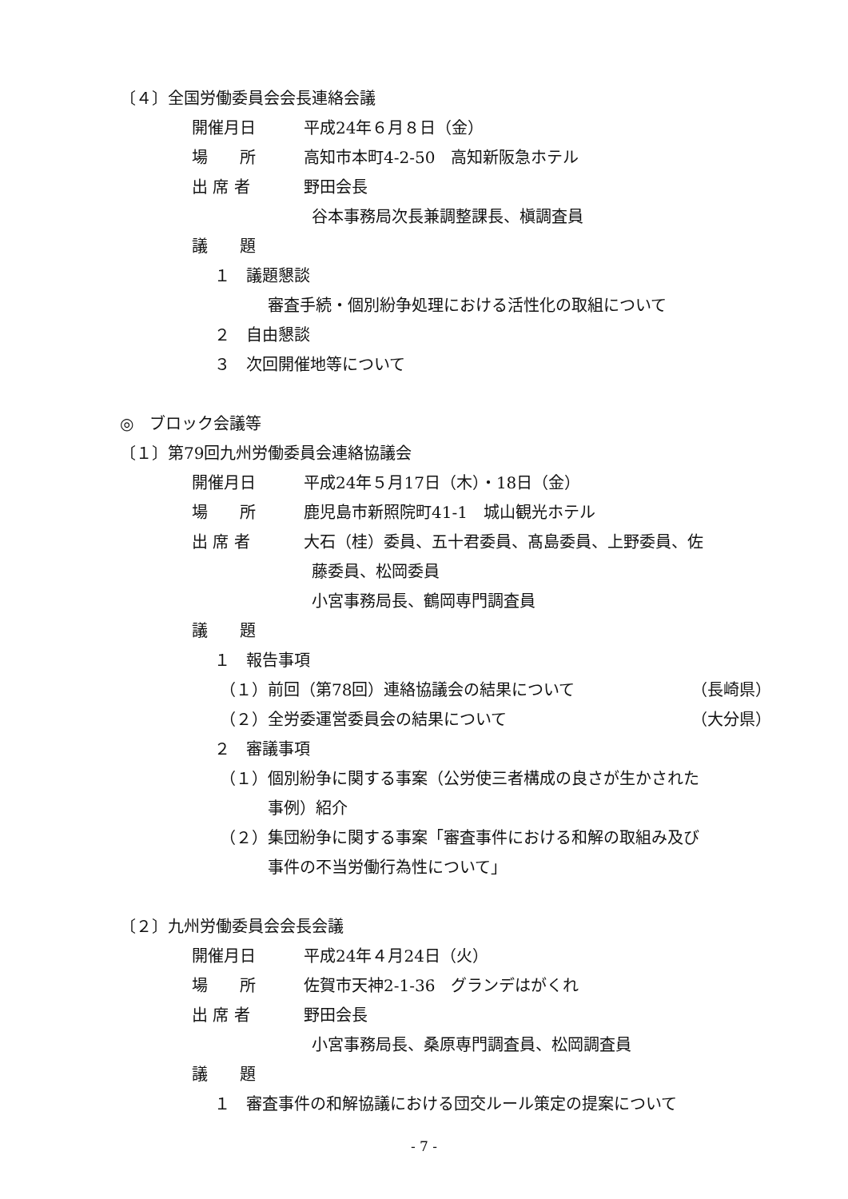〔４〕全国労働委員会会長連絡会議
開催月日 平成24年６月８日（金）
場　　所 高知市本町4-2-50　高知新阪急ホテル
出 席 者 野田会長
谷本事務局次長兼調整課長、槇調査員
議　　題
１　議題懇談
審査手続・個別紛争処理における活性化の取組について
２　自由懇談
３　次回開催地等について
◎　ブロック会議等
〔１〕第79回九州労働委員会連絡協議会
開催月日 平成24年５月17日（木）・18日（金）
場　　所 鹿児島市新照院町41-1　城山観光ホテル
出 席 者 大石（桂）委員、五十君委員、髙島委員、上野委員、佐
藤委員、松岡委員
小宮事務局長、鶴岡専門調査員
議　　題
１　報告事項
（１）前回（第78回）連絡協議会の結果について （長崎県）
（２）全労委運営委員会の結果について （大分県）
２　審議事項
（１）個別紛争に関する事案（公労使三者構成の良さが生かされた
事例）紹介
（２）集団紛争に関する事案「審査事件における和解の取組み及び
事件の不当労働行為性について」
〔２〕九州労働委員会会長会議
開催月日 平成24年４月24日（火）
場　　所 佐賀市天神2-1-36　グランデはがくれ
出 席 者 野田会長
小宮事務局長、桑原専門調査員、松岡調査員
議　　題
１　審査事件の和解協議における団交ルール策定の提案について
- 7 -